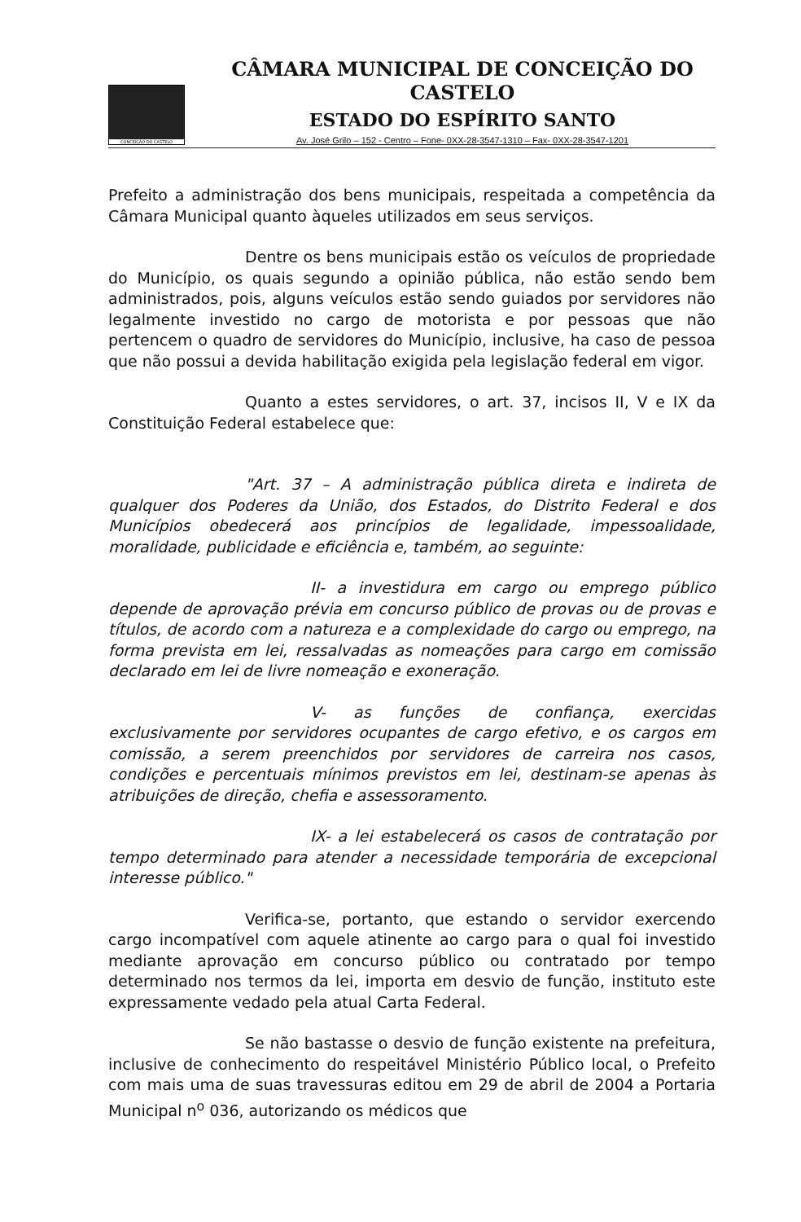CONCEIÇÃO DO CASTELO
CÂMARA MUNICIPAL DE CONCEIÇÃO DO CASTELO
ESTADO DO ESPÍRITO SANTO
Av. José Grilo – 152 - Centro – Fone- 0XX-28-3547-1310 – Fax- 0XX-28-3547-1201
Prefeito a administração dos bens municipais, respeitada a competência da Câmara Municipal quanto àqueles utilizados em seus serviços.
Dentre os bens municipais estão os veículos de propriedade do Município, os quais segundo a opinião pública, não estão sendo bem administrados, pois, alguns veículos estão sendo guiados por servidores não legalmente investido no cargo de motorista e por pessoas que não pertencem o quadro de servidores do Município, inclusive, ha caso de pessoa que não possui a devida habilitação exigida pela legislação federal em vigor.
Quanto a estes servidores, o art. 37, incisos II, V e IX da Constituição Federal estabelece que:
"Art. 37 – A administração pública direta e indireta de qualquer dos Poderes da União, dos Estados, do Distrito Federal e dos Municípios obedecerá aos princípios de legalidade, impessoalidade, moralidade, publicidade e eficiência e, também, ao seguinte:
II- a investidura em cargo ou emprego público depende de aprovação prévia em concurso público de provas ou de provas e títulos, de acordo com a natureza e a complexidade do cargo ou emprego, na forma prevista em lei, ressalvadas as nomeações para cargo em comissão declarado em lei de livre nomeação e exoneração.
V- as funções de confiança, exercidas exclusivamente por servidores ocupantes de cargo efetivo, e os cargos em comissão, a serem preenchidos por servidores de carreira nos casos, condições e percentuais mínimos previstos em lei, destinam-se apenas às atribuições de direção, chefia e assessoramento.
IX- a lei estabelecerá os casos de contratação por tempo determinado para atender a necessidade temporária de excepcional interesse público."
Verifica-se, portanto, que estando o servidor exercendo cargo incompatível com aquele atinente ao cargo para o qual foi investido mediante aprovação em concurso público ou contratado por tempo determinado nos termos da lei, importa em desvio de função, instituto este expressamente vedado pela atual Carta Federal.
Se não bastasse o desvio de função existente na prefeitura, inclusive de conhecimento do respeitável Ministério Público local, o Prefeito com mais uma de suas travessuras editou em 29 de abril de 2004 a Portaria Municipal n<sup>o</sup> 036, autorizando os médicos que